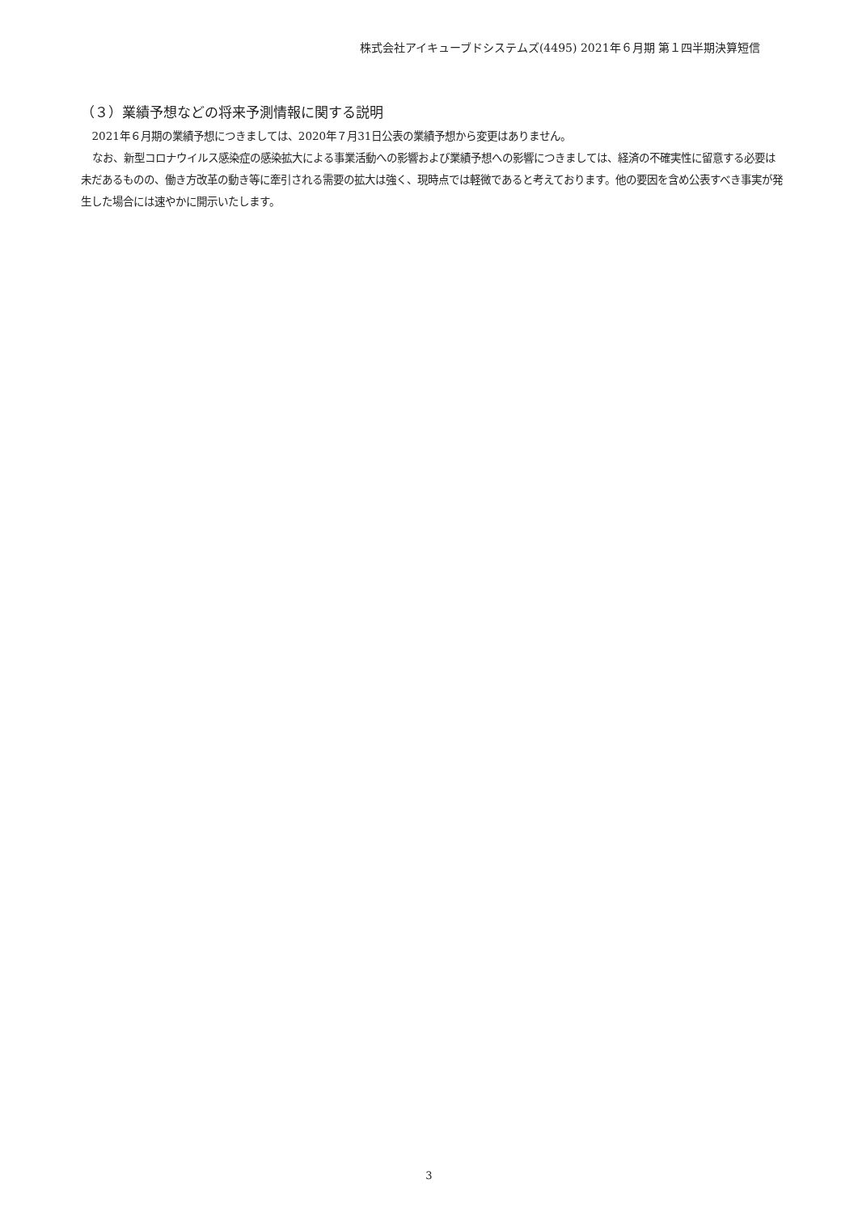株式会社アイキューブドシステムズ(4495) 2021年６月期 第１四半期決算短信
（３）業績予想などの将来予測情報に関する説明
2021年６月期の業績予想につきましては、2020年７月31日公表の業績予想から変更はありません。
なお、新型コロナウイルス感染症の感染拡大による事業活動への影響および業績予想への影響につきましては、経済の不確実性に留意する必要は未だあるものの、働き方改革の動き等に牽引される需要の拡大は強く、現時点では軽微であると考えております。他の要因を含め公表すべき事実が発生した場合には速やかに開示いたします。
3